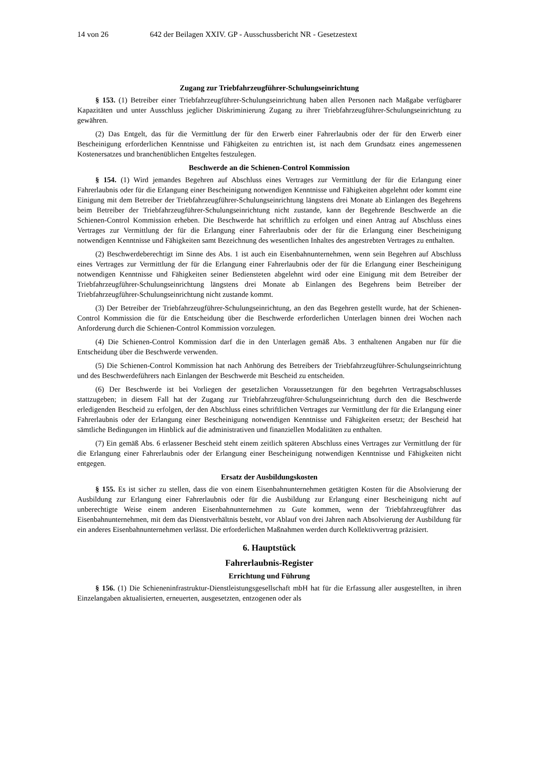14 von 26 642 der Beilagen XXIV. GP - Ausschussbericht NR - Gesetzestext
Zugang zur Triebfahrzeugführer-Schulungseinrichtung
§ 153. (1) Betreiber einer Triebfahrzeugführer-Schulungseinrichtung haben allen Personen nach Maßgabe verfügbarer Kapazitäten und unter Ausschluss jeglicher Diskriminierung Zugang zu ihrer Triebfahrzeugführer-Schulungseinrichtung zu gewähren.
(2) Das Entgelt, das für die Vermittlung der für den Erwerb einer Fahrerlaubnis oder der für den Erwerb einer Bescheinigung erforderlichen Kenntnisse und Fähigkeiten zu entrichten ist, ist nach dem Grundsatz eines angemessenen Kostenersatzes und branchenüblichen Entgeltes festzulegen.
Beschwerde an die Schienen-Control Kommission
§ 154. (1) Wird jemandes Begehren auf Abschluss eines Vertrages zur Vermittlung der für die Erlangung einer Fahrerlaubnis oder für die Erlangung einer Bescheinigung notwendigen Kenntnisse und Fähigkeiten abgelehnt oder kommt eine Einigung mit dem Betreiber der Triebfahrzeugführer-Schulungseinrichtung längstens drei Monate ab Einlangen des Begehrens beim Betreiber der Triebfahrzeugführer-Schulungseinrichtung nicht zustande, kann der Begehrende Beschwerde an die Schienen-Control Kommission erheben. Die Beschwerde hat schriftlich zu erfolgen und einen Antrag auf Abschluss eines Vertrages zur Vermittlung der für die Erlangung einer Fahrerlaubnis oder der für die Erlangung einer Bescheinigung notwendigen Kenntnisse und Fähigkeiten samt Bezeichnung des wesentlichen Inhaltes des angestrebten Vertrages zu enthalten.
(2) Beschwerdeberechtigt im Sinne des Abs. 1 ist auch ein Eisenbahnunternehmen, wenn sein Begehren auf Abschluss eines Vertrages zur Vermittlung der für die Erlangung einer Fahrerlaubnis oder der für die Erlangung einer Bescheinigung notwendigen Kenntnisse und Fähigkeiten seiner Bediensteten abgelehnt wird oder eine Einigung mit dem Betreiber der Triebfahrzeugführer-Schulungseinrichtung längstens drei Monate ab Einlangen des Begehrens beim Betreiber der Triebfahrzeugführer-Schulungseinrichtung nicht zustande kommt.
(3) Der Betreiber der Triebfahrzeugführer-Schulungseinrichtung, an den das Begehren gestellt wurde, hat der Schienen-Control Kommission die für die Entscheidung über die Beschwerde erforderlichen Unterlagen binnen drei Wochen nach Anforderung durch die Schienen-Control Kommission vorzulegen.
(4) Die Schienen-Control Kommission darf die in den Unterlagen gemäß Abs. 3 enthaltenen Angaben nur für die Entscheidung über die Beschwerde verwenden.
(5) Die Schienen-Control Kommission hat nach Anhörung des Betreibers der Triebfahrzeugführer-Schulungseinrichtung und des Beschwerdeführers nach Einlangen der Beschwerde mit Bescheid zu entscheiden.
(6) Der Beschwerde ist bei Vorliegen der gesetzlichen Voraussetzungen für den begehrten Vertragsabschlusses stattzugeben; in diesem Fall hat der Zugang zur Triebfahrzeugführer-Schulungseinrichtung durch den die Beschwerde erledigenden Bescheid zu erfolgen, der den Abschluss eines schriftlichen Vertrages zur Vermittlung der für die Erlangung einer Fahrerlaubnis oder der Erlangung einer Bescheinigung notwendigen Kenntnisse und Fähigkeiten ersetzt; der Bescheid hat sämtliche Bedingungen im Hinblick auf die administrativen und finanziellen Modalitäten zu enthalten.
(7) Ein gemäß Abs. 6 erlassener Bescheid steht einem zeitlich späteren Abschluss eines Vertrages zur Vermittlung der für die Erlangung einer Fahrerlaubnis oder der Erlangung einer Bescheinigung notwendigen Kenntnisse und Fähigkeiten nicht entgegen.
Ersatz der Ausbildungskosten
§ 155. Es ist sicher zu stellen, dass die von einem Eisenbahnunternehmen getätigten Kosten für die Absolvierung der Ausbildung zur Erlangung einer Fahrerlaubnis oder für die Ausbildung zur Erlangung einer Bescheinigung nicht auf unberechtigte Weise einem anderen Eisenbahnunternehmen zu Gute kommen, wenn der Triebfahrzeugführer das Eisenbahnunternehmen, mit dem das Dienstverhältnis besteht, vor Ablauf von drei Jahren nach Absolvierung der Ausbildung für ein anderes Eisenbahnunternehmen verlässt. Die erforderlichen Maßnahmen werden durch Kollektivvertrag präzisiert.
6. Hauptstück
Fahrerlaubnis-Register
Errichtung und Führung
§ 156. (1) Die Schieneninfrastruktur-Dienstleistungsgesellschaft mbH hat für die Erfassung aller ausgestellten, in ihren Einzelangaben aktualisierten, erneuerten, ausgesetzten, entzogenen oder als